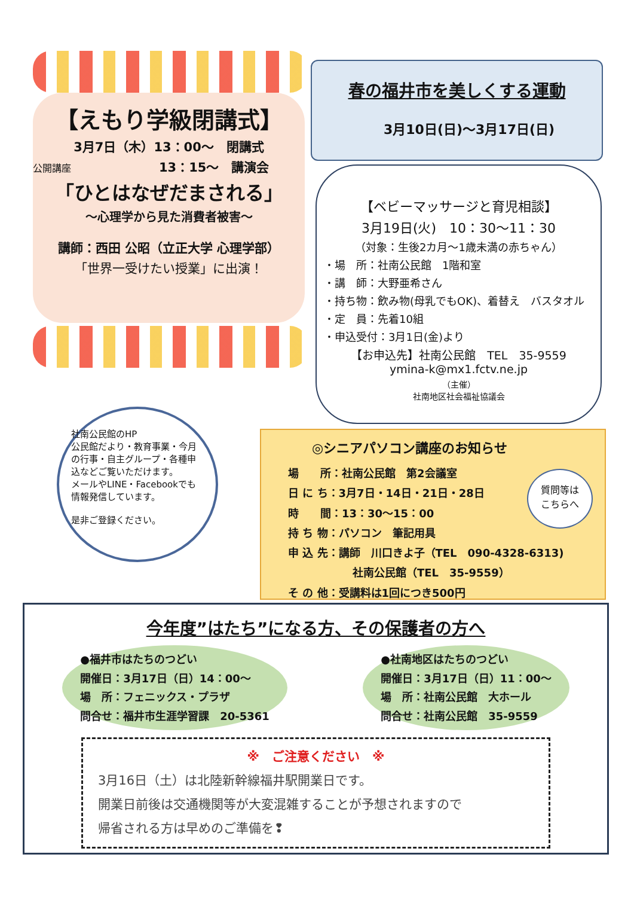【えもり学級閉講式】
3月7日（木）13：00〜　閉講式
公開講座　　　　　　　13：15〜　講演会
「ひとはなぜだまされる」
〜心理学から見た消費者被害〜
講師：西田 公昭（立正大学 心理学部）
「世界一受けたい授業」に出演！
春の福井市を美しくする運動
3月10日(日)〜3月17日(日)
【ベビーマッサージと育児相談】
3月19日(火)　10：30〜11：30
（対象：生後2カ月〜1歳未満の赤ちゃん）
・場　所：社南公民館　1階和室
・講　師：大野亜希さん
・持ち物：飲み物(母乳でもOK)、着替え　バスタオル
・定　員：先着10組
・申込受付：3月1日(金)より
【お申込先】社南公民館　TEL　35-9559
ymina-k@mx1.fctv.ne.jp
（主催）
社南地区社会福祉協議会
社南公民館のHP
公民館だより・教育事業・今月の行事・自主グループ・各種申込などご覧いただけます。
メールやLINE・Facebookでも情報発信しています。
是非ご登録ください。
◎シニアパソコン講座のお知らせ
場　　所：社南公民館　第2会議室
日 に ち：3月7日・14日・21日・28日
時　　間：13：30〜15：00
持 ち 物：パソコン　筆記用具
申 込 先：講師　川口きよ子（TEL　090-4328-6313)
　　　　　　社南公民館（TEL　35-9559）
そ の 他：受講料は1回につき500円
質問等は
こちらへ
今年度”はたち”になる方、その保護者の方へ
●福井市はたちのつどい
開催日：3月17日（日）14：00〜
場　所：フェニックス・プラザ
問合せ：福井市生涯学習課　20-5361
●社南地区はたちのつどい
開催日：3月17日（日）11：00〜
場　所：社南公民館　大ホール
問合せ：社南公民館　35-9559
※　ご注意ください　※
3月16日（土）は北陸新幹線福井駅開業日です。
開業日前後は交通機関等が大変混雑することが予想されますので
帰省される方は早めのご準備を❢